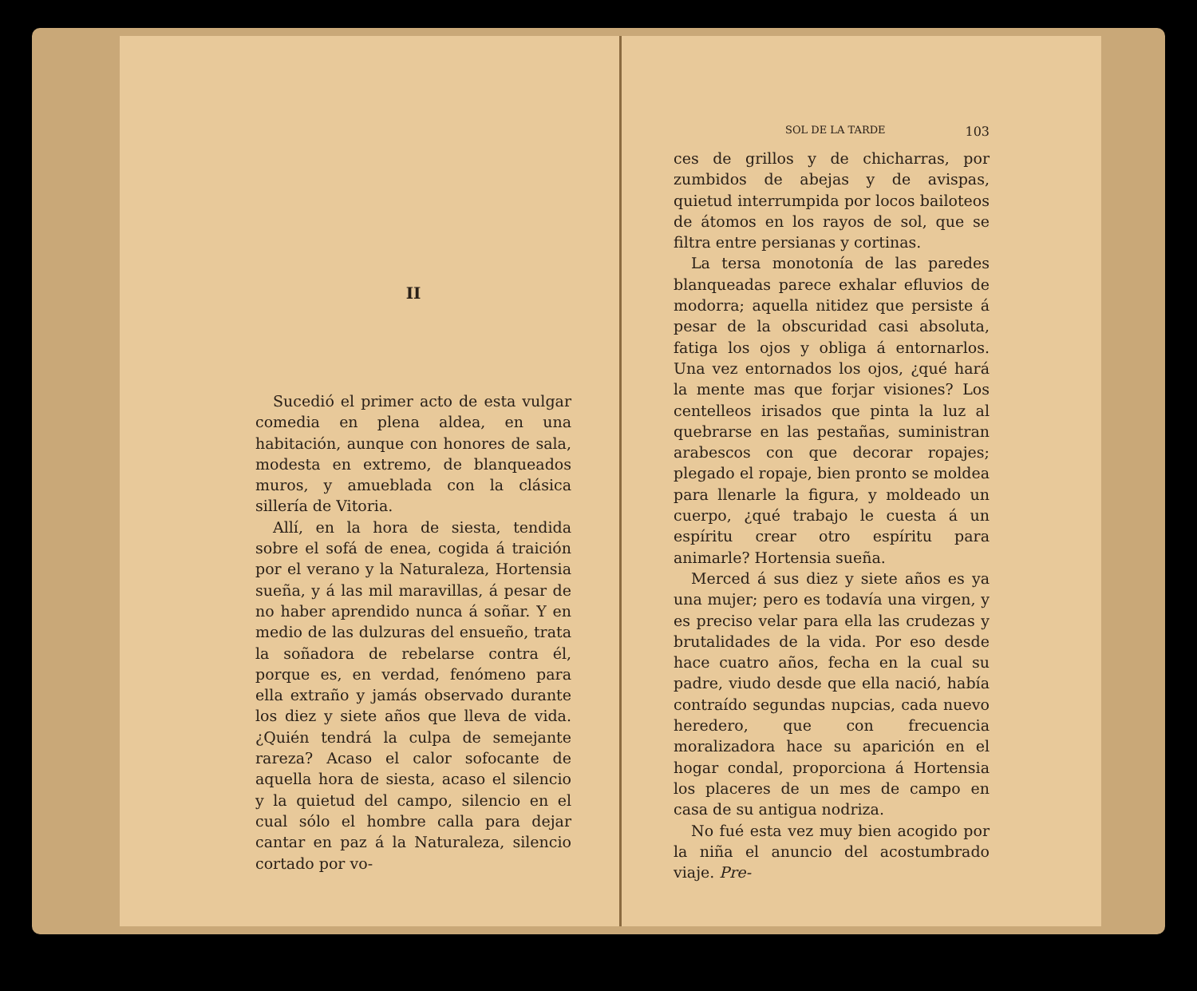II
Sucedió el primer acto de esta vulgar comedia en plena aldea, en una habitación, aunque con honores de sala, modesta en extremo, de blanqueados muros, y amueblada con la clásica sillería de Vitoria.
Allí, en la hora de siesta, tendida sobre el sofá de enea, cogida á traición por el verano y la Naturaleza, Hortensia sueña, y á las mil maravillas, á pesar de no haber aprendido nunca á soñar. Y en medio de las dulzuras del ensueño, trata la soñadora de rebelarse contra él, porque es, en verdad, fenómeno para ella extraño y jamás observado durante los diez y siete años que lleva de vida. ¿Quién tendrá la culpa de semejante rareza? Acaso el calor sofocante de aquella hora de siesta, acaso el silencio y la quietud del campo, silencio en el cual sólo el hombre calla para dejar cantar en paz á la Naturaleza, silencio cortado por vo-
SOL DE LA TARDE 103
ces de grillos y de chicharras, por zumbidos de abejas y de avispas, quietud interrumpida por locos bailoteos de átomos en los rayos de sol, que se filtra entre persianas y cortinas.
La tersa monotonía de las paredes blanqueadas parece exhalar efluvios de modorra; aquella nitidez que persiste á pesar de la obscuridad casi absoluta, fatiga los ojos y obliga á entornarlos. Una vez entornados los ojos, ¿qué hará la mente mas que forjar visiones? Los centelleos irisados que pinta la luz al quebrarse en las pestañas, suministran arabescos con que decorar ropajes; plegado el ropaje, bien pronto se moldea para llenarle la figura, y moldeado un cuerpo, ¿qué trabajo le cuesta á un espíritu crear otro espíritu para animarle? Hortensia sueña.
Merced á sus diez y siete años es ya una mujer; pero es todavía una virgen, y es preciso velar para ella las crudezas y brutalidades de la vida. Por eso desde hace cuatro años, fecha en la cual su padre, viudo desde que ella nació, había contraído segundas nupcias, cada nuevo heredero, que con frecuencia moralizadora hace su aparición en el hogar condal, proporciona á Hortensia los placeres de un mes de campo en casa de su antigua nodriza.
No fué esta vez muy bien acogido por la niña el anuncio del acostumbrado viaje. Pre-